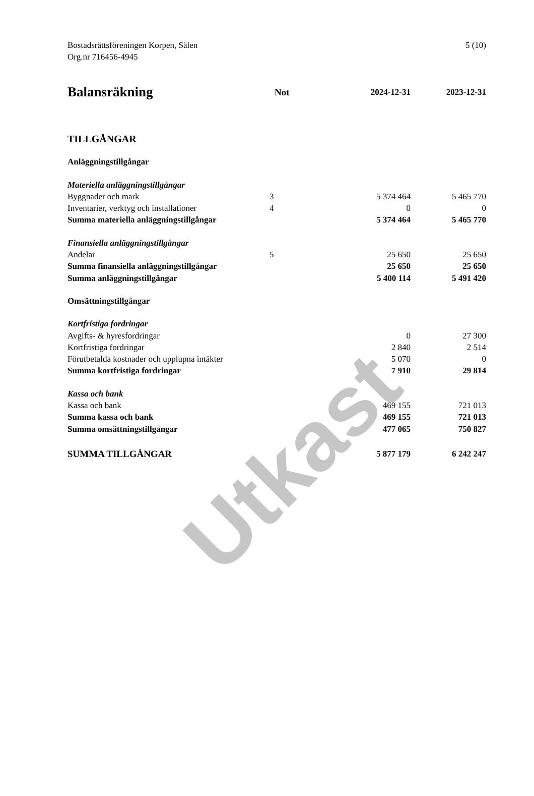Utkast
5 (10)
Bostadsrättsföreningen Korpen, Sälen
Org.nr 716456-4945
| Balansräkning | Not | 2024-12-31 | 2023-12-31 |
| --- | --- | --- | --- |
| TILLGÅNGAR | | | |
| Anläggningstillgångar | | | |
| Materiella anläggningstillgångar | | | |
| Byggnader och mark | 3 | 5 374 464 | 5 465 770 |
| Inventarier, verktyg och installationer | 4 | 0 | 0 |
| Summa materiella anläggningstillgångar | | 5 374 464 | 5 465 770 |
| Finansiella anläggningstillgångar | | | |
| Andelar | 5 | 25 650 | 25 650 |
| Summa finansiella anläggningstillgångar | | 25 650 | 25 650 |
| Summa anläggningstillgångar | | 5 400 114 | 5 491 420 |
| Omsättningstillgångar | | | |
| Kortfristiga fordringar | | | |
| Avgifts- & hyresfordringar | | 0 | 27 300 |
| Kortfristiga fordringar | | 2 840 | 2 514 |
| Förutbetalda kostnader och upplupna intäkter | | 5 070 | 0 |
| Summa kortfristiga fordringar | | 7 910 | 29 814 |
| Kassa och bank | | | |
| Kassa och bank | | 469 155 | 721 013 |
| Summa kassa och bank | | 469 155 | 721 013 |
| Summa omsättningstillgångar | | 477 065 | 750 827 |
| SUMMA TILLGÅNGAR | | 5 877 179 | 6 242 247 |